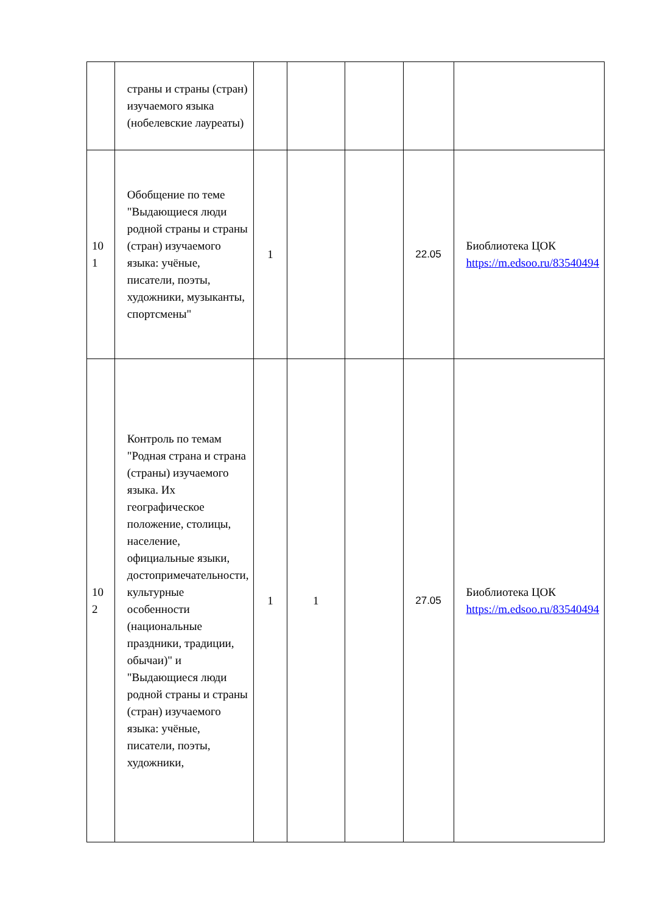| | страны и страны (стран) изучаемого языка (нобелевские лауреаты) | | | | | |
| 10 1 | Обобщение по теме "Выдающиеся люди родной страны и страны (стран) изучаемого языка: учёные, писатели, поэты, художники, музыканты, спортсмены" | 1 | | | 22.05 | Биоблиотека ЦОК https://m.edsoo.ru/83540494 |
| 10 2 | Контроль по темам "Родная страна и страна (страны) изучаемого языка. Их географическое положение, столицы, население, официальные языки, достопримечательности, культурные особенности (национальные праздники, традиции, обычаи)" и "Выдающиеся люди родной страны и страны (стран) изучаемого языка: учёные, писатели, поэты, художники, | 1 | 1 | | 27.05 | Биоблиотека ЦОК https://m.edsoo.ru/83540494 |